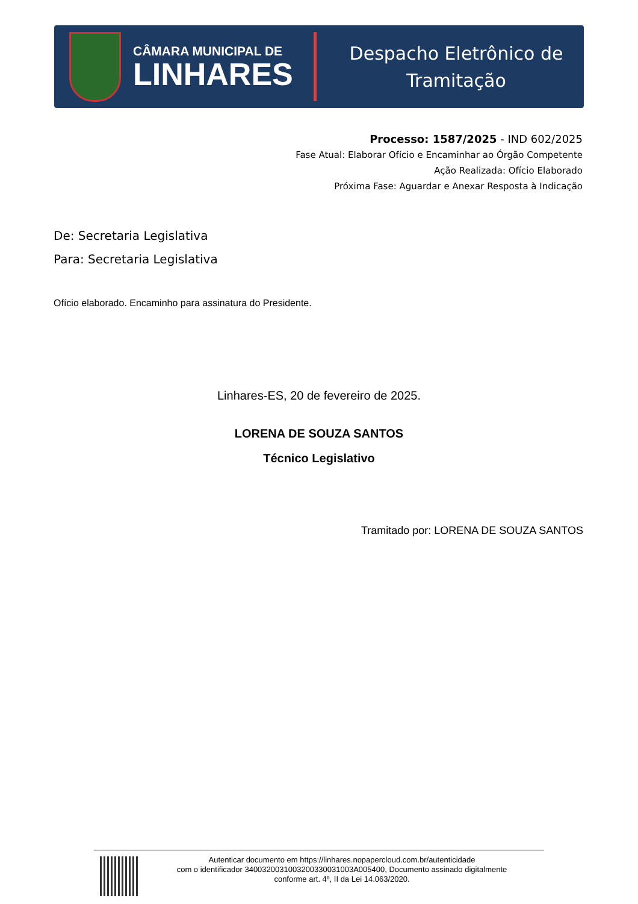CÂMARA MUNICIPAL DE
LINHARES
Despacho Eletrônico de
Tramitação
Processo: 1587/2025 - IND 602/2025
Fase Atual: Elaborar Ofício e Encaminhar ao Órgão Competente
Ação Realizada: Ofício Elaborado
Próxima Fase: Aguardar e Anexar Resposta à Indicação
De: Secretaria Legislativa
Para: Secretaria Legislativa
Ofício elaborado. Encaminho para assinatura do Presidente.
Linhares-ES, 20 de fevereiro de 2025.
LORENA DE SOUZA SANTOS
Técnico Legislativo
Tramitado por: LORENA DE SOUZA SANTOS
Autenticar documento em https://linhares.nopapercloud.com.br/autenticidade
com o identificador 340032003100320033003100​3A005400, Documento assinado digitalmente
conforme art. 4º, II da Lei 14.063/2020.